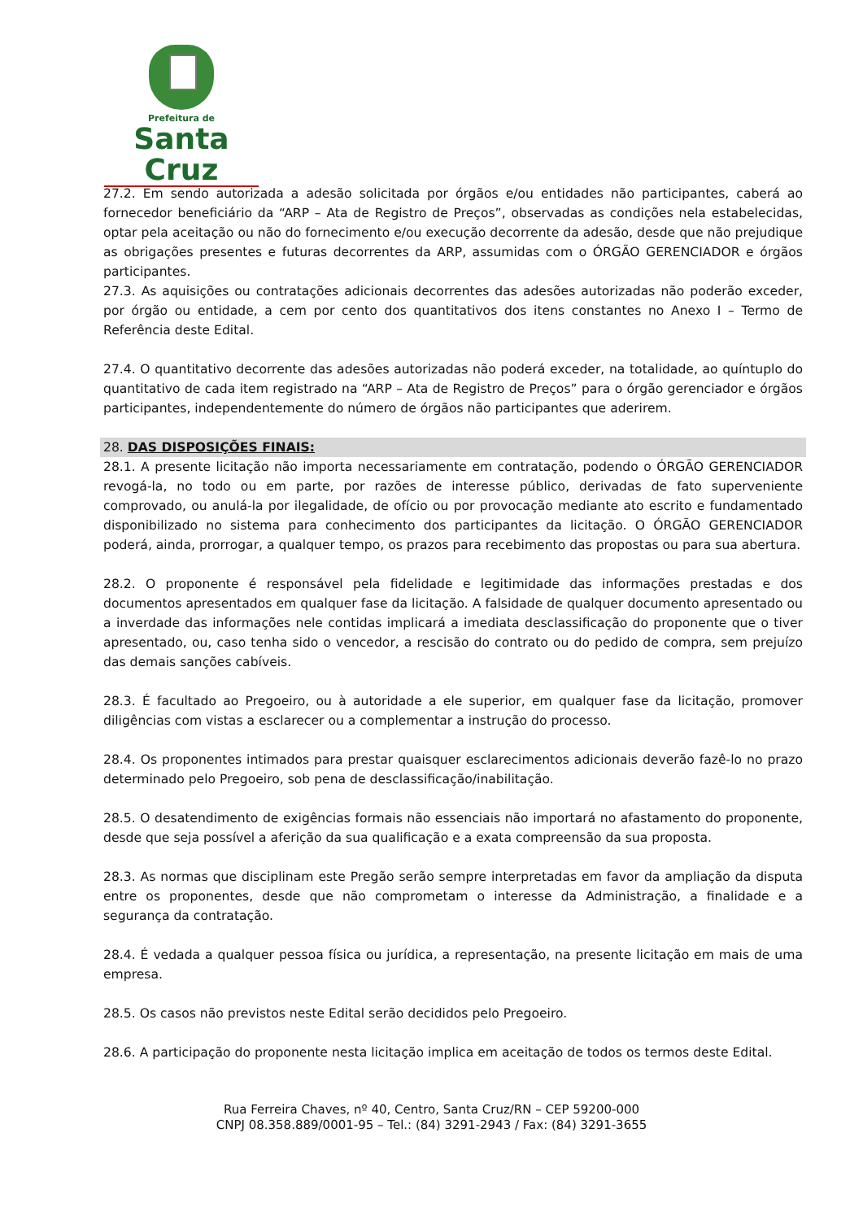Prefeitura de
Santa Cruz
27.2. Em sendo autorizada a adesão solicitada por órgãos e/ou entidades não participantes, caberá ao fornecedor beneficiário da “ARP – Ata de Registro de Preços”, observadas as condições nela estabelecidas, optar pela aceitação ou não do fornecimento e/ou execução decorrente da adesão, desde que não prejudique as obrigações presentes e futuras decorrentes da ARP, assumidas com o ÓRGÃO GERENCIADOR e órgãos participantes.
27.3. As aquisições ou contratações adicionais decorrentes das adesões autorizadas não poderão exceder, por órgão ou entidade, a cem por cento dos quantitativos dos itens constantes no Anexo I – Termo de Referência deste Edital.
27.4. O quantitativo decorrente das adesões autorizadas não poderá exceder, na totalidade, ao quíntuplo do quantitativo de cada item registrado na “ARP – Ata de Registro de Preços” para o órgão gerenciador e órgãos participantes, independentemente do número de órgãos não participantes que aderirem.
28. DAS DISPOSIÇÕES FINAIS:
28.1. A presente licitação não importa necessariamente em contratação, podendo o ÓRGÃO GERENCIADOR revogá-la, no todo ou em parte, por razões de interesse público, derivadas de fato superveniente comprovado, ou anulá-la por ilegalidade, de ofício ou por provocação mediante ato escrito e fundamentado disponibilizado no sistema para conhecimento dos participantes da licitação. O ÓRGÃO GERENCIADOR poderá, ainda, prorrogar, a qualquer tempo, os prazos para recebimento das propostas ou para sua abertura.
28.2. O proponente é responsável pela fidelidade e legitimidade das informações prestadas e dos documentos apresentados em qualquer fase da licitação. A falsidade de qualquer documento apresentado ou a inverdade das informações nele contidas implicará a imediata desclassificação do proponente que o tiver apresentado, ou, caso tenha sido o vencedor, a rescisão do contrato ou do pedido de compra, sem prejuízo das demais sanções cabíveis.
28.3. É facultado ao Pregoeiro, ou à autoridade a ele superior, em qualquer fase da licitação, promover diligências com vistas a esclarecer ou a complementar a instrução do processo.
28.4. Os proponentes intimados para prestar quaisquer esclarecimentos adicionais deverão fazê-lo no prazo determinado pelo Pregoeiro, sob pena de desclassificação/inabilitação.
28.5. O desatendimento de exigências formais não essenciais não importará no afastamento do proponente, desde que seja possível a aferição da sua qualificação e a exata compreensão da sua proposta.
28.3. As normas que disciplinam este Pregão serão sempre interpretadas em favor da ampliação da disputa entre os proponentes, desde que não comprometam o interesse da Administração, a finalidade e a segurança da contratação.
28.4. É vedada a qualquer pessoa física ou jurídica, a representação, na presente licitação em mais de uma empresa.
28.5. Os casos não previstos neste Edital serão decididos pelo Pregoeiro.
28.6. A participação do proponente nesta licitação implica em aceitação de todos os termos deste Edital.
Rua Ferreira Chaves, nº 40, Centro, Santa Cruz/RN – CEP 59200-000
CNPJ 08.358.889/0001-95 – Tel.: (84) 3291-2943 / Fax: (84) 3291-3655